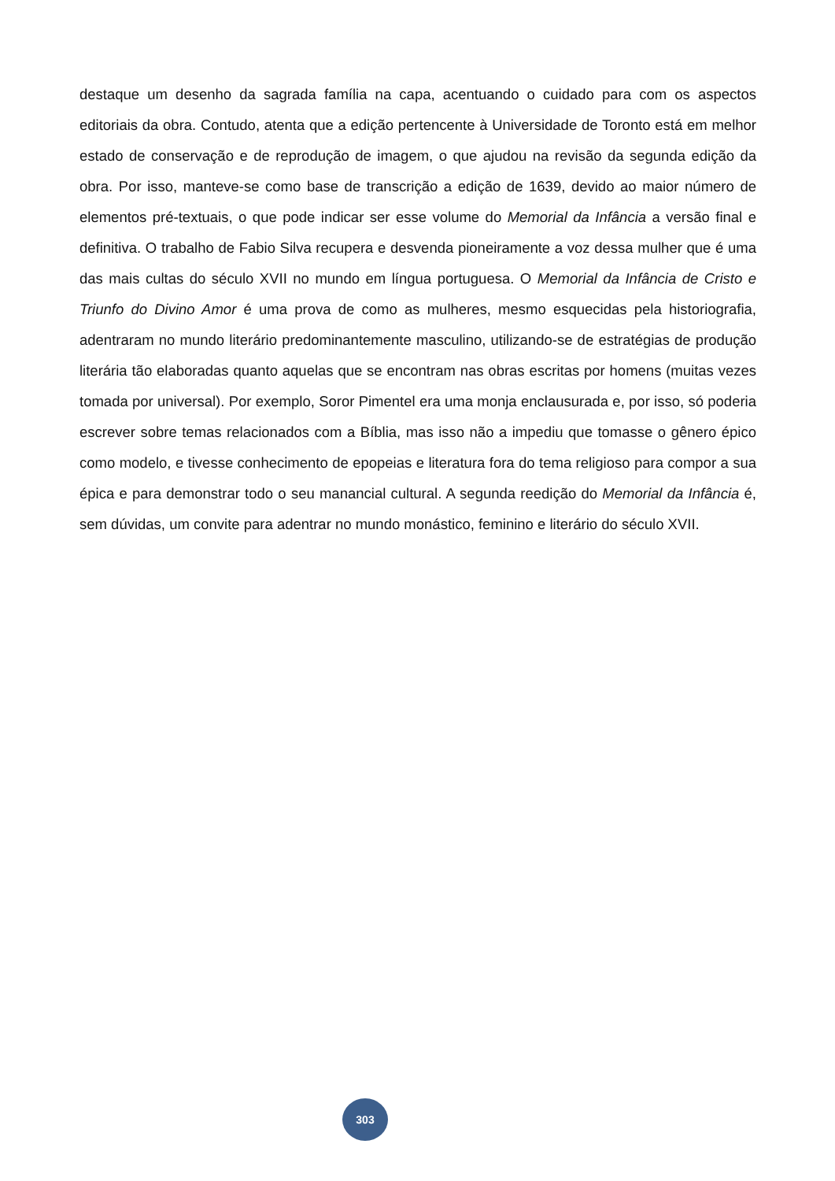destaque um desenho da sagrada família na capa, acentuando o cuidado para com os aspectos editoriais da obra. Contudo, atenta que a edição pertencente à Universidade de Toronto está em melhor estado de conservação e de reprodução de imagem, o que ajudou na revisão da segunda edição da obra. Por isso, manteve-se como base de transcrição a edição de 1639, devido ao maior número de elementos pré-textuais, o que pode indicar ser esse volume do Memorial da Infância a versão final e definitiva. O trabalho de Fabio Silva recupera e desvenda pioneiramente a voz dessa mulher que é uma das mais cultas do século XVII no mundo em língua portuguesa. O Memorial da Infância de Cristo e Triunfo do Divino Amor é uma prova de como as mulheres, mesmo esquecidas pela historiografia, adentraram no mundo literário predominantemente masculino, utilizando-se de estratégias de produção literária tão elaboradas quanto aquelas que se encontram nas obras escritas por homens (muitas vezes tomada por universal). Por exemplo, Soror Pimentel era uma monja enclausurada e, por isso, só poderia escrever sobre temas relacionados com a Bíblia, mas isso não a impediu que tomasse o gênero épico como modelo, e tivesse conhecimento de epopeias e literatura fora do tema religioso para compor a sua épica e para demonstrar todo o seu manancial cultural. A segunda reedição do Memorial da Infância é, sem dúvidas, um convite para adentrar no mundo monástico, feminino e literário do século XVII.
303